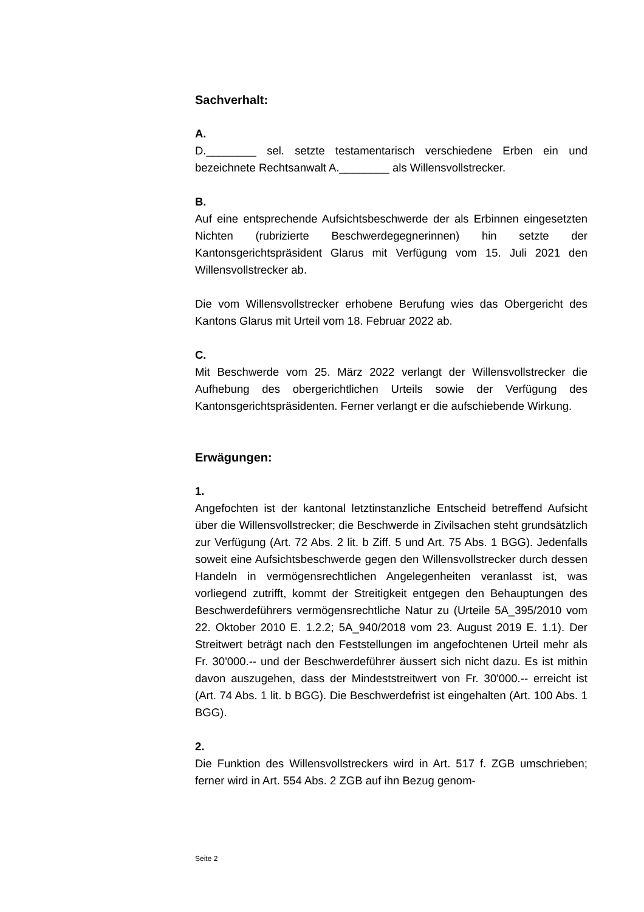Sachverhalt:
A.
D.________ sel. setzte testamentarisch verschiedene Erben ein und bezeichnete Rechtsanwalt A.________ als Willensvollstrecker.
B.
Auf eine entsprechende Aufsichtsbeschwerde der als Erbinnen eingesetzten Nichten (rubrizierte Beschwerdegegnerinnen) hin setzte der Kantonsgerichtspräsident Glarus mit Verfügung vom 15. Juli 2021 den Willensvollstrecker ab.
Die vom Willensvollstrecker erhobene Berufung wies das Obergericht des Kantons Glarus mit Urteil vom 18. Februar 2022 ab.
C.
Mit Beschwerde vom 25. März 2022 verlangt der Willensvollstrecker die Aufhebung des obergerichtlichen Urteils sowie der Verfügung des Kantonsgerichtspräsidenten. Ferner verlangt er die aufschiebende Wirkung.
Erwägungen:
1.
Angefochten ist der kantonal letztinstanzliche Entscheid betreffend Aufsicht über die Willensvollstrecker; die Beschwerde in Zivilsachen steht grundsätzlich zur Verfügung (Art. 72 Abs. 2 lit. b Ziff. 5 und Art. 75 Abs. 1 BGG). Jedenfalls soweit eine Aufsichtsbeschwerde gegen den Willensvollstrecker durch dessen Handeln in vermögensrechtlichen Angelegenheiten veranlasst ist, was vorliegend zutrifft, kommt der Streitigkeit entgegen den Behauptungen des Beschwerdeführers vermögensrechtliche Natur zu (Urteile 5A_395/2010 vom 22. Oktober 2010 E. 1.2.2; 5A_940/2018 vom 23. August 2019 E. 1.1). Der Streitwert beträgt nach den Feststellungen im angefochtenen Urteil mehr als Fr. 30'000.-- und der Beschwerdeführer äussert sich nicht dazu. Es ist mithin davon auszugehen, dass der Mindeststreitwert von Fr. 30'000.-- erreicht ist (Art. 74 Abs. 1 lit. b BGG). Die Beschwerdefrist ist eingehalten (Art. 100 Abs. 1 BGG).
2.
Die Funktion des Willensvollstreckers wird in Art. 517 f. ZGB umschrieben; ferner wird in Art. 554 Abs. 2 ZGB auf ihn Bezug genom-
Seite 2